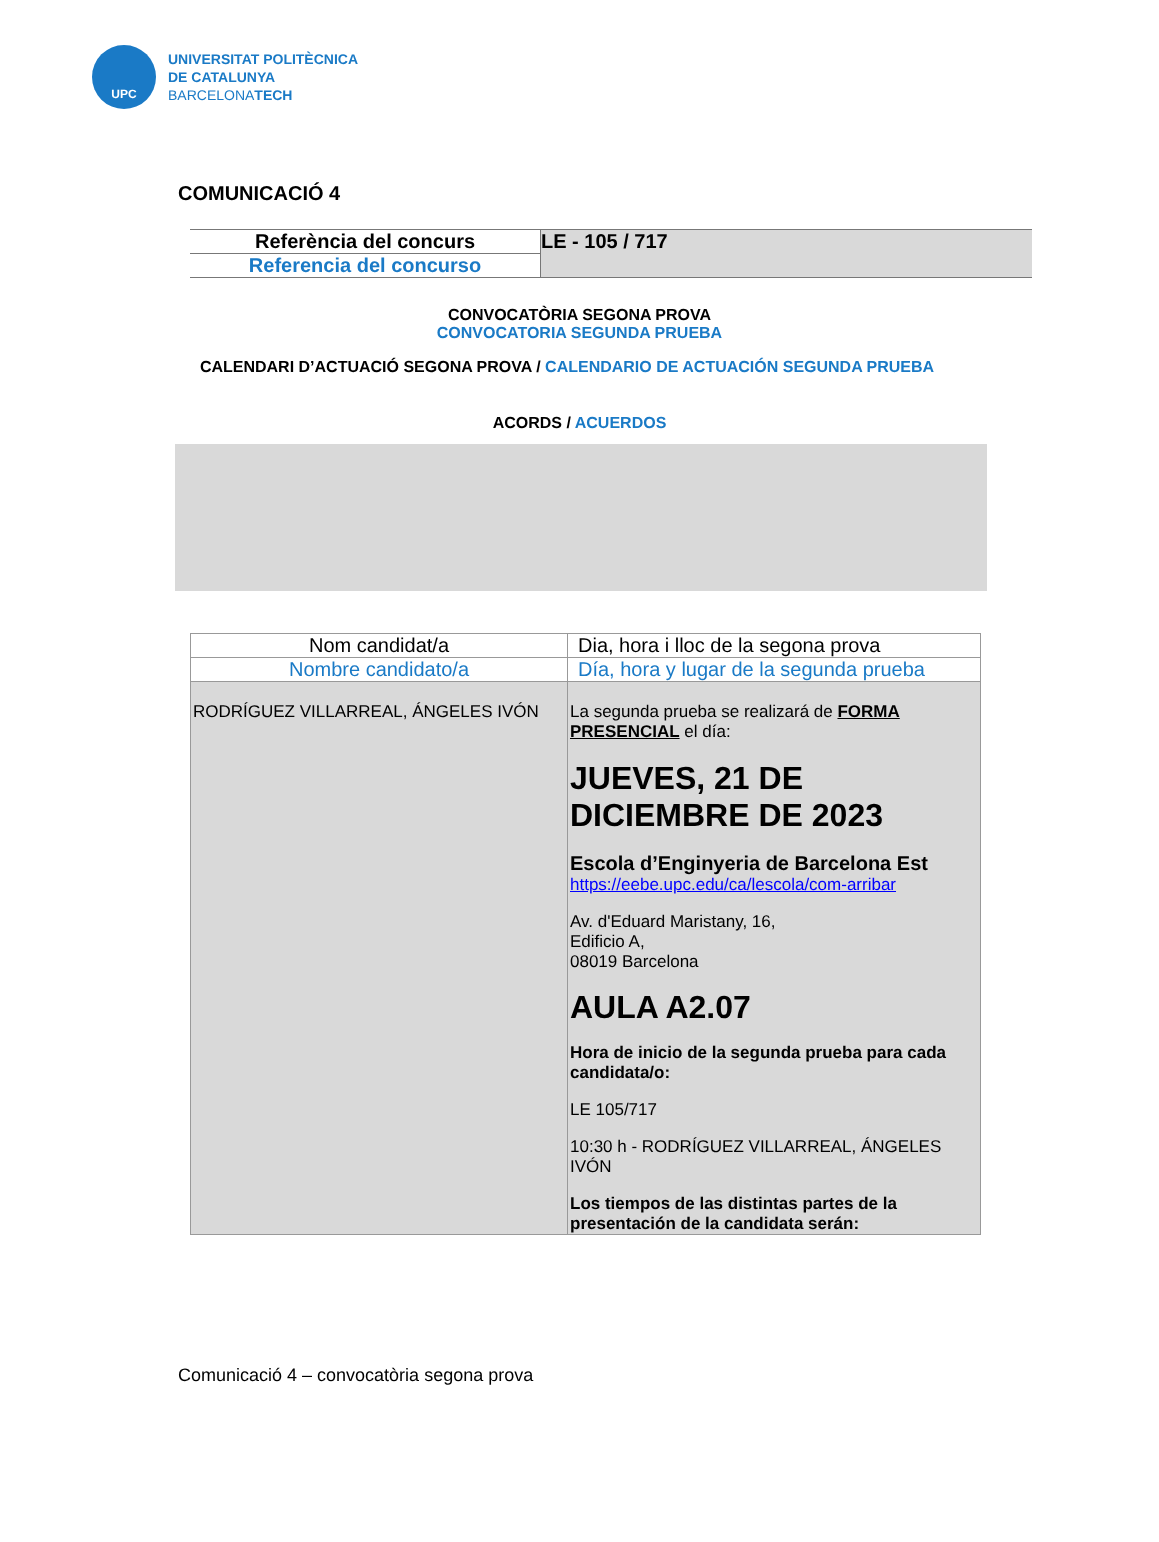UPC
UNIVERSITAT POLITÈCNICA
DE CATALUNYA
BARCELONATECH
COMUNICACIÓ 4
| Referència del concurs | LE - 105 / 717 |
| Referencia del concurso | |
CONVOCATÒRIA SEGONA PROVA
CONVOCATORIA SEGUNDA PRUEBA
CALENDARI D’ACTUACIÓ SEGONA PROVA / CALENDARIO DE ACTUACIÓN SEGUNDA PRUEBA
ACORDS / ACUERDOS
| Nom candidat/a | Dia, hora i lloc de la segona prova |
| Nombre candidato/a | Día, hora y lugar de la segunda prueba |
| RODRÍGUEZ VILLARREAL, ÁNGELES IVÓN | La segunda prueba se realizará de FORMA PRESENCIAL el día: JUEVES, 21 DE DICIEMBRE DE 2023 Escola d’Enginyeria de Barcelona Est https://eebe.upc.edu/ca/lescola/com-arribar Av. d'Eduard Maristany, 16, Edificio A, 08019 Barcelona AULA A2.07 Hora de inicio de la segunda prueba para cada candidata/o: LE 105/717 10:30 h - RODRÍGUEZ VILLARREAL, ÁNGELES IVÓN Los tiempos de las distintas partes de la presentación de la candidata serán: |
Comunicació 4 – convocatòria segona prova